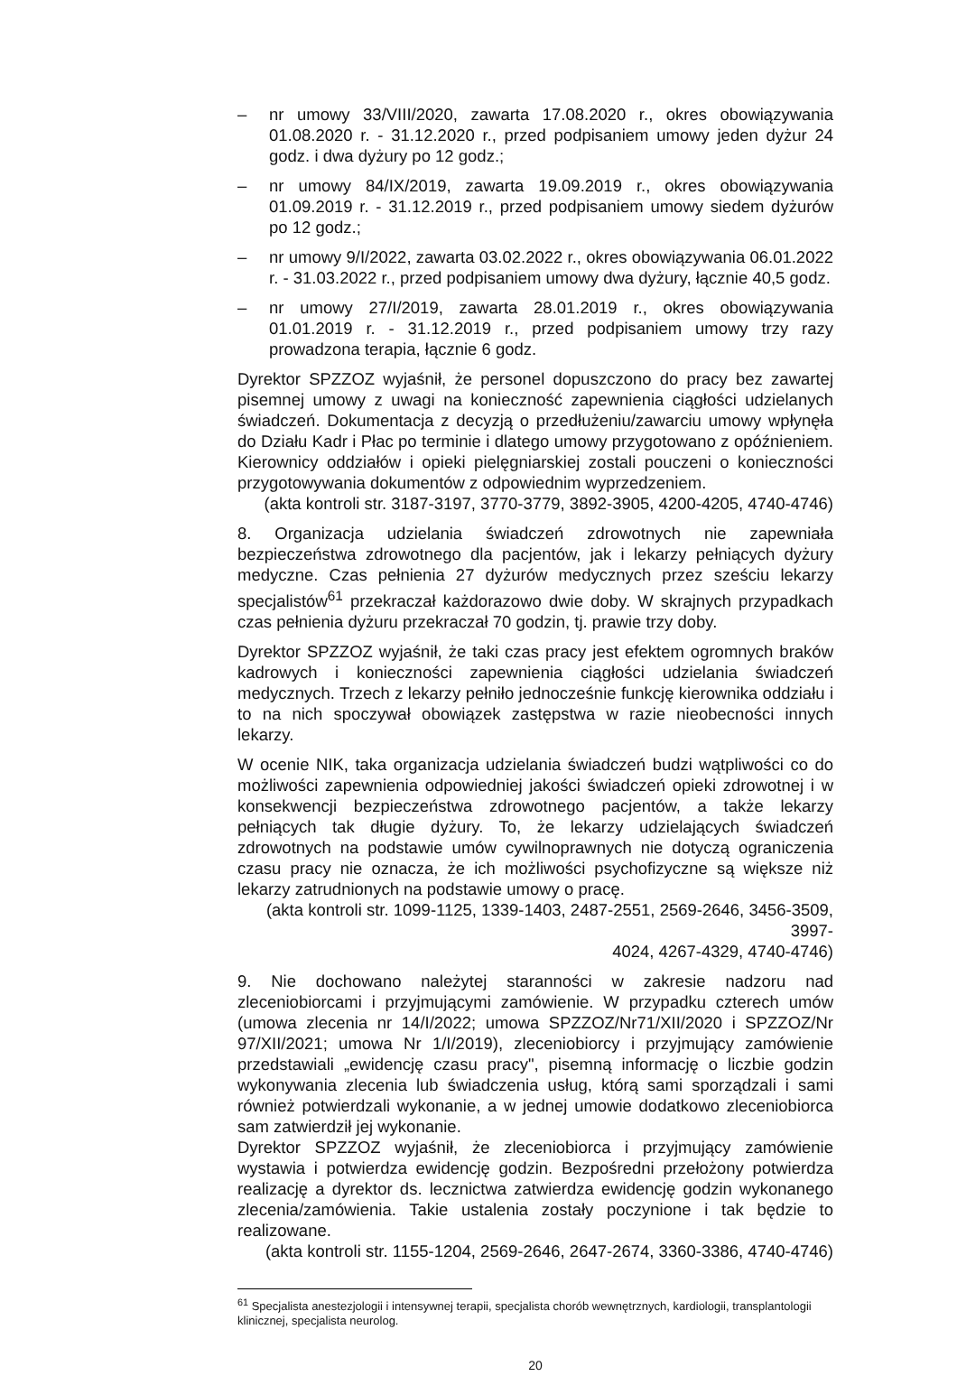– nr umowy 33/VIII/2020, zawarta 17.08.2020 r., okres obowiązywania 01.08.2020 r. - 31.12.2020 r., przed podpisaniem umowy jeden dyżur 24 godz. i dwa dyżury po 12 godz.;
– nr umowy 84/IX/2019, zawarta 19.09.2019 r., okres obowiązywania 01.09.2019 r. - 31.12.2019 r., przed podpisaniem umowy siedem dyżurów po 12 godz.;
– nr umowy 9/I/2022, zawarta 03.02.2022 r., okres obowiązywania 06.01.2022 r. - 31.03.2022 r., przed podpisaniem umowy dwa dyżury, łącznie 40,5 godz.
– nr umowy 27/I/2019, zawarta 28.01.2019 r., okres obowiązywania 01.01.2019 r. - 31.12.2019 r., przed podpisaniem umowy trzy razy prowadzona terapia, łącznie 6 godz.
Dyrektor SPZZOZ wyjaśnił, że personel dopuszczono do pracy bez zawartej pisemnej umowy z uwagi na konieczność zapewnienia ciągłości udzielanych świadczeń. Dokumentacja z decyzją o przedłużeniu/zawarciu umowy wpłynęła do Działu Kadr i Płac po terminie i dlatego umowy przygotowano z opóźnieniem. Kierownicy oddziałów i opieki pielęgniarskiej zostali pouczeni o konieczności przygotowywania dokumentów z odpowiednim wyprzedzeniem.
(akta kontroli str. 3187-3197, 3770-3779, 3892-3905, 4200-4205, 4740-4746)
8. Organizacja udzielania świadczeń zdrowotnych nie zapewniała bezpieczeństwa zdrowotnego dla pacjentów, jak i lekarzy pełniących dyżury medyczne. Czas pełnienia 27 dyżurów medycznych przez sześciu lekarzy specjalistów<sup>61</sup> przekraczał każdorazowo dwie doby. W skrajnych przypadkach czas pełnienia dyżuru przekraczał 70 godzin, tj. prawie trzy doby.
Dyrektor SPZZOZ wyjaśnił, że taki czas pracy jest efektem ogromnych braków kadrowych i konieczności zapewnienia ciągłości udzielania świadczeń medycznych. Trzech z lekarzy pełniło jednocześnie funkcję kierownika oddziału i to na nich spoczywał obowiązek zastępstwa w razie nieobecności innych lekarzy.
W ocenie NIK, taka organizacja udzielania świadczeń budzi wątpliwości co do możliwości zapewnienia odpowiedniej jakości świadczeń opieki zdrowotnej i w konsekwencji bezpieczeństwa zdrowotnego pacjentów, a także lekarzy pełniących tak długie dyżury. To, że lekarzy udzielających świadczeń zdrowotnych na podstawie umów cywilnoprawnych nie dotyczą ograniczenia czasu pracy nie oznacza, że ich możliwości psychofizyczne są większe niż lekarzy zatrudnionych na podstawie umowy o pracę.
(akta kontroli str. 1099-1125, 1339-1403, 2487-2551, 2569-2646, 3456-3509, 3997-
4024, 4267-4329, 4740-4746)
9. Nie dochowano należytej staranności w zakresie nadzoru nad zleceniobiorcami i przyjmującymi zamówienie. W przypadku czterech umów (umowa zlecenia nr 14/I/2022; umowa SPZZOZ/Nr71/XII/2020 i SPZZOZ/Nr 97/XII/2021; umowa Nr 1/I/2019), zleceniobiorcy i przyjmujący zamówienie przedstawiali „ewidencję czasu pracy", pisemną informację o liczbie godzin wykonywania zlecenia lub świadczenia usług, którą sami sporządzali i sami również potwierdzali wykonanie, a w jednej umowie dodatkowo zleceniobiorca sam zatwierdził jej wykonanie.
Dyrektor SPZZOZ wyjaśnił, że zleceniobiorca i przyjmujący zamówienie wystawia i potwierdza ewidencję godzin. Bezpośredni przełożony potwierdza realizację a dyrektor ds. lecznictwa zatwierdza ewidencję godzin wykonanego zlecenia/zamówienia. Takie ustalenia zostały poczynione i tak będzie to realizowane.
(akta kontroli str. 1155-1204, 2569-2646, 2647-2674, 3360-3386, 4740-4746)
<sup>61</sup> Specjalista anestezjologii i intensywnej terapii, specjalista chorób wewnętrznych, kardiologii, transplantologii klinicznej, specjalista neurolog.
20